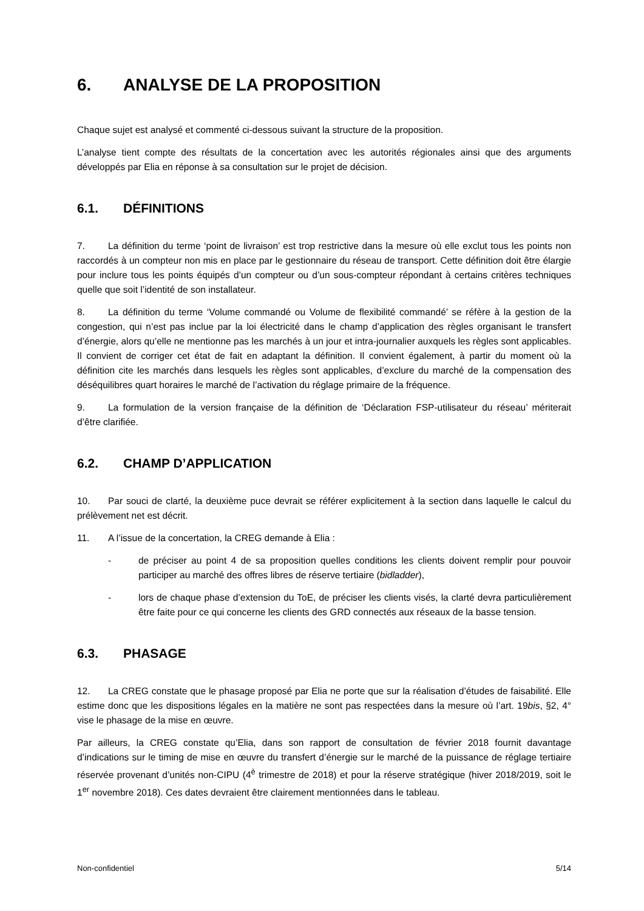6. ANALYSE DE LA PROPOSITION
Chaque sujet est analysé et commenté ci-dessous suivant la structure de la proposition.
L’analyse tient compte des résultats de la concertation avec les autorités régionales ainsi que des arguments développés par Elia en réponse à sa consultation sur le projet de décision.
6.1. DÉFINITIONS
7. La définition du terme ‘point de livraison’ est trop restrictive dans la mesure où elle exclut tous les points non raccordés à un compteur non mis en place par le gestionnaire du réseau de transport. Cette définition doit être élargie pour inclure tous les points équipés d’un compteur ou d’un sous-compteur répondant à certains critères techniques quelle que soit l’identité de son installateur.
8. La définition du terme ‘Volume commandé ou Volume de flexibilité commandé’ se réfère à la gestion de la congestion, qui n’est pas inclue par la loi électricité dans le champ d’application des règles organisant le transfert d’énergie, alors qu’elle ne mentionne pas les marchés à un jour et intra-journalier auxquels les règles sont applicables. Il convient de corriger cet état de fait en adaptant la définition. Il convient également, à partir du moment où la définition cite les marchés dans lesquels les règles sont applicables, d’exclure du marché de la compensation des déséquilibres quart horaires le marché de l’activation du réglage primaire de la fréquence.
9. La formulation de la version française de la définition de ‘Déclaration FSP-utilisateur du réseau’ mériterait d’être clarifiée.
6.2. CHAMP D’APPLICATION
10. Par souci de clarté, la deuxième puce devrait se référer explicitement à la section dans laquelle le calcul du prélèvement net est décrit.
11. A l’issue de la concertation, la CREG demande à Elia :
- de préciser au point 4 de sa proposition quelles conditions les clients doivent remplir pour pouvoir participer au marché des offres libres de réserve tertiaire (bidladder),
- lors de chaque phase d’extension du ToE, de préciser les clients visés, la clarté devra particulièrement être faite pour ce qui concerne les clients des GRD connectés aux réseaux de la basse tension.
6.3. PHASAGE
12. La CREG constate que le phasage proposé par Elia ne porte que sur la réalisation d’études de faisabilité. Elle estime donc que les dispositions légales en la matière ne sont pas respectées dans la mesure où l’art. 19bis, §2, 4° vise le phasage de la mise en œuvre.
Par ailleurs, la CREG constate qu’Elia, dans son rapport de consultation de février 2018 fournit davantage d’indications sur le timing de mise en œuvre du transfert d’énergie sur le marché de la puissance de réglage tertiaire réservée provenant d’unités non-CIPU (4<sup>è</sup> trimestre de 2018) et pour la réserve stratégique (hiver 2018/2019, soit le 1<sup>er</sup> novembre 2018). Ces dates devraient être clairement mentionnées dans le tableau.
Non-confidentiel 5/14